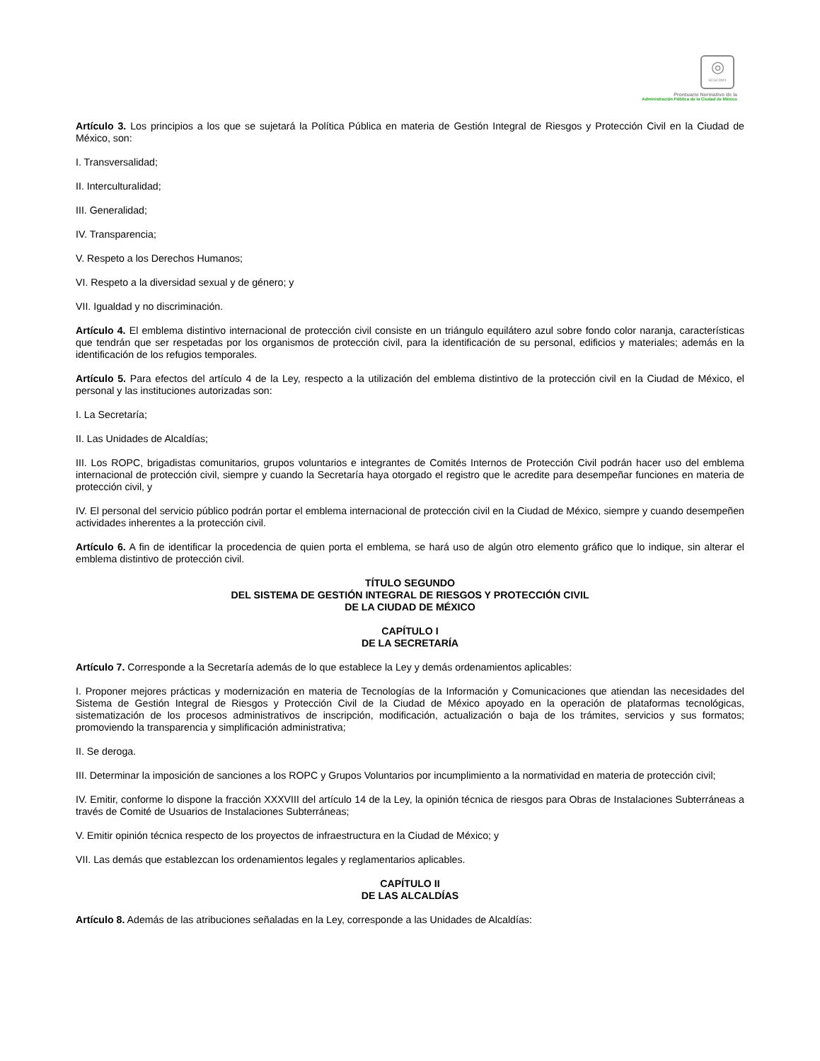◎
SCGCDMX
Prontuario Normativo de la
Administración Pública de la Ciudad de México
Artículo 3. Los principios a los que se sujetará la Política Pública en materia de Gestión Integral de Riesgos y Protección Civil en la Ciudad de México, son:
I. Transversalidad;
II. Interculturalidad;
III. Generalidad;
IV. Transparencia;
V. Respeto a los Derechos Humanos;
VI. Respeto a la diversidad sexual y de género; y
VII. Igualdad y no discriminación.
Artículo 4. El emblema distintivo internacional de protección civil consiste en un triángulo equilátero azul sobre fondo color naranja, características que tendrán que ser respetadas por los organismos de protección civil, para la identificación de su personal, edificios y materiales; además en la identificación de los refugios temporales.
Artículo 5. Para efectos del artículo 4 de la Ley, respecto a la utilización del emblema distintivo de la protección civil en la Ciudad de México, el personal y las instituciones autorizadas son:
I. La Secretaría;
II. Las Unidades de Alcaldías;
III. Los ROPC, brigadistas comunitarios, grupos voluntarios e integrantes de Comités Internos de Protección Civil podrán hacer uso del emblema internacional de protección civil, siempre y cuando la Secretaría haya otorgado el registro que le acredite para desempeñar funciones en materia de protección civil, y
IV. El personal del servicio público podrán portar el emblema internacional de protección civil en la Ciudad de México, siempre y cuando desempeñen actividades inherentes a la protección civil.
Artículo 6. A fin de identificar la procedencia de quien porta el emblema, se hará uso de algún otro elemento gráfico que lo indique, sin alterar el emblema distintivo de protección civil.
TÍTULO SEGUNDO
DEL SISTEMA DE GESTIÓN INTEGRAL DE RIESGOS Y PROTECCIÓN CIVIL
DE LA CIUDAD DE MÉXICO
CAPÍTULO I
DE LA SECRETARÍA
Artículo 7. Corresponde a la Secretaría además de lo que establece la Ley y demás ordenamientos aplicables:
I. Proponer mejores prácticas y modernización en materia de Tecnologías de la Información y Comunicaciones que atiendan las necesidades del Sistema de Gestión Integral de Riesgos y Protección Civil de la Ciudad de México apoyado en la operación de plataformas tecnológicas, sistematización de los procesos administrativos de inscripción, modificación, actualización o baja de los trámites, servicios y sus formatos; promoviendo la transparencia y simplificación administrativa;
II. Se deroga.
III. Determinar la imposición de sanciones a los ROPC y Grupos Voluntarios por incumplimiento a la normatividad en materia de protección civil;
IV. Emitir, conforme lo dispone la fracción XXXVIII del artículo 14 de la Ley, la opinión técnica de riesgos para Obras de Instalaciones Subterráneas a través de Comité de Usuarios de Instalaciones Subterráneas;
V. Emitir opinión técnica respecto de los proyectos de infraestructura en la Ciudad de México; y
VII. Las demás que establezcan los ordenamientos legales y reglamentarios aplicables.
CAPÍTULO II
DE LAS ALCALDÍAS
Artículo 8. Además de las atribuciones señaladas en la Ley, corresponde a las Unidades de Alcaldías: